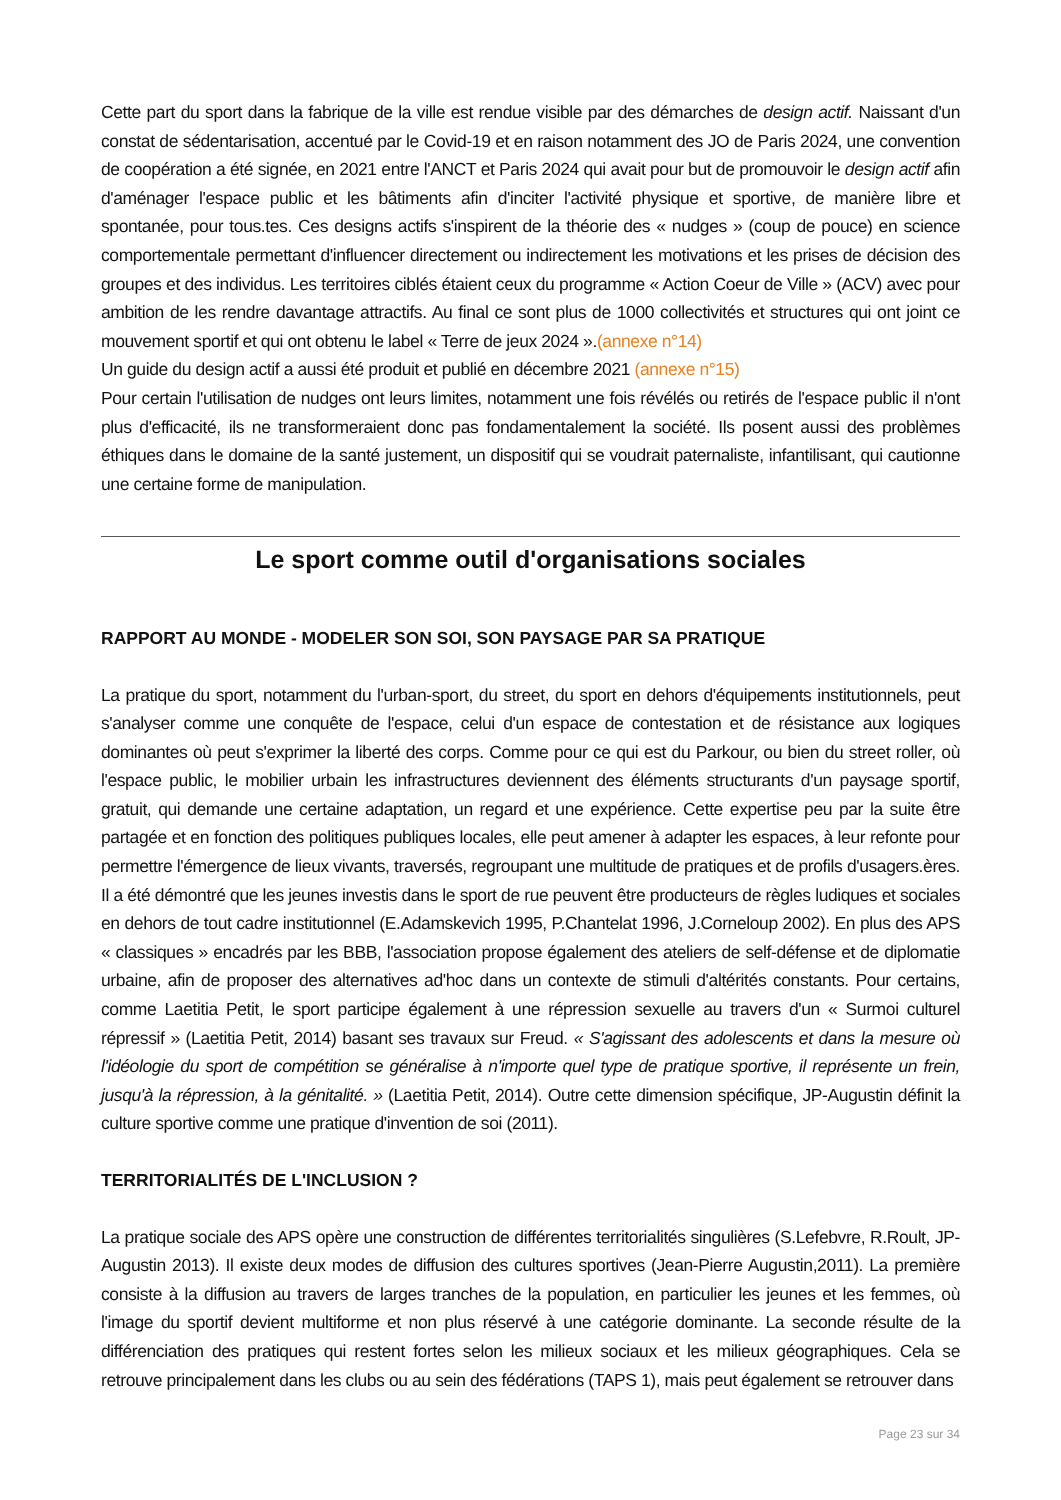Cette part du sport dans la fabrique de la ville est rendue visible par des démarches de design actif. Naissant d'un constat de sédentarisation, accentué par le Covid-19 et en raison notamment des JO de Paris 2024, une convention de coopération a été signée, en 2021 entre l'ANCT et Paris 2024 qui avait pour but de promouvoir le design actif afin d'aménager l'espace public et les bâtiments afin d'inciter l'activité physique et sportive, de manière libre et spontanée, pour tous.tes. Ces designs actifs s'inspirent de la théorie des « nudges » (coup de pouce) en science comportementale permettant d'influencer directement ou indirectement les motivations et les prises de décision des groupes et des individus. Les territoires ciblés étaient ceux du programme « Action Coeur de Ville » (ACV) avec pour ambition de les rendre davantage attractifs. Au final ce sont plus de 1000 collectivités et structures qui ont joint ce mouvement sportif et qui ont obtenu le label « Terre de jeux 2024 ».(annexe n°14)
Un guide du design actif a aussi été produit et publié en décembre 2021 (annexe n°15)
Pour certain l'utilisation de nudges ont leurs limites, notamment une fois révélés ou retirés de l'espace public il n'ont plus d'efficacité, ils ne transformeraient donc pas fondamentalement la société. Ils posent aussi des problèmes éthiques dans le domaine de la santé justement, un dispositif qui se voudrait paternaliste, infantilisant, qui cautionne une certaine forme de manipulation.
Le sport comme outil d'organisations sociales
RAPPORT AU MONDE - MODELER SON SOI, SON PAYSAGE PAR SA PRATIQUE
La pratique du sport, notamment du l'urban-sport, du street, du sport en dehors d'équipements institutionnels, peut s'analyser comme une conquête de l'espace, celui d'un espace de contestation et de résistance aux logiques dominantes où peut s'exprimer la liberté des corps. Comme pour ce qui est du Parkour, ou bien du street roller, où l'espace public, le mobilier urbain les infrastructures deviennent des éléments structurants d'un paysage sportif, gratuit, qui demande une certaine adaptation, un regard et une expérience. Cette expertise peu par la suite être partagée et en fonction des politiques publiques locales, elle peut amener à adapter les espaces, à leur refonte pour permettre l'émergence de lieux vivants, traversés, regroupant une multitude de pratiques et de profils d'usagers.ères. Il a été démontré que les jeunes investis dans le sport de rue peuvent être producteurs de règles ludiques et sociales en dehors de tout cadre institutionnel (E.Adamskevich 1995, P.Chantelat 1996, J.Corneloup 2002). En plus des APS « classiques » encadrés par les BBB, l'association propose également des ateliers de self-défense et de diplomatie urbaine, afin de proposer des alternatives ad'hoc dans un contexte de stimuli d'altérités constants. Pour certains, comme Laetitia Petit, le sport participe également à une répression sexuelle au travers d'un « Surmoi culturel répressif » (Laetitia Petit, 2014) basant ses travaux sur Freud. « S'agissant des adolescents et dans la mesure où l'idéologie du sport de compétition se généralise à n'importe quel type de pratique sportive, il représente un frein, jusqu'à la répression, à la génitalité. » (Laetitia Petit, 2014). Outre cette dimension spécifique, JP-Augustin définit la culture sportive comme une pratique d'invention de soi (2011).
TERRITORIALITÉS DE L'INCLUSION ?
La pratique sociale des APS opère une construction de différentes territorialités singulières (S.Lefebvre, R.Roult, JP-Augustin 2013). Il existe deux modes de diffusion des cultures sportives (Jean-Pierre Augustin,2011). La première consiste à la diffusion au travers de larges tranches de la population, en particulier les jeunes et les femmes, où l'image du sportif devient multiforme et non plus réservé à une catégorie dominante. La seconde résulte de la différenciation des pratiques qui restent fortes selon les milieux sociaux et les milieux géographiques. Cela se retrouve principalement dans les clubs ou au sein des fédérations (TAPS 1), mais peut également se retrouver dans
Page 23 sur 34